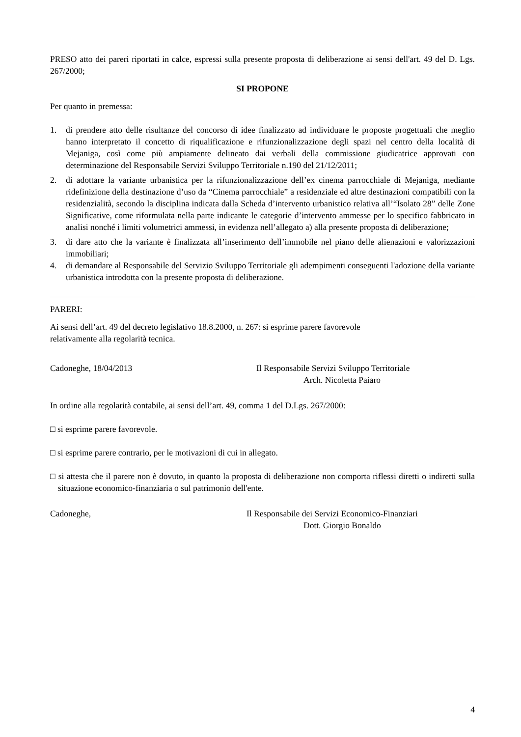PRESO atto dei pareri riportati in calce, espressi sulla presente proposta di deliberazione ai sensi dell'art. 49 del D. Lgs. 267/2000;
SI PROPONE
Per quanto in premessa:
1. di prendere atto delle risultanze del concorso di idee finalizzato ad individuare le proposte progettuali che meglio hanno interpretato il concetto di riqualificazione e rifunzionalizzazione degli spazi nel centro della località di Mejaniga, così come più ampiamente delineato dai verbali della commissione giudicatrice approvati con determinazione del Responsabile Servizi Sviluppo Territoriale n.190 del 21/12/2011;
2. di adottare la variante urbanistica per la rifunzionalizzazione dell’ex cinema parrocchiale di Mejaniga, mediante ridefinizione della destinazione d’uso da “Cinema parrocchiale” a residenziale ed altre destinazioni compatibili con la residenzialità, secondo la disciplina indicata dalla Scheda d’intervento urbanistico relativa all’“Isolato 28” delle Zone Significative, come riformulata nella parte indicante le categorie d’intervento ammesse per lo specifico fabbricato in analisi nonché i limiti volumetrici ammessi, in evidenza nell’allegato a) alla presente proposta di deliberazione;
3. di dare atto che la variante è finalizzata all’inserimento dell’immobile nel piano delle alienazioni e valorizzazioni immobiliari;
4. di demandare al Responsabile del Servizio Sviluppo Territoriale gli adempimenti conseguenti l'adozione della variante urbanistica introdotta con la presente proposta di deliberazione.
PARERI:
Ai sensi dell’art. 49 del decreto legislativo 18.8.2000, n. 267: si esprime parere favorevole
relativamente alla regolarità tecnica.
Cadoneghe, 18/04/2013 Il Responsabile Servizi Sviluppo Territoriale
Arch. Nicoletta Paiaro
In ordine alla regolarità contabile, ai sensi dell’art. 49, comma 1 del D.Lgs. 267/2000:
□ si esprime parere favorevole.
□ si esprime parere contrario, per le motivazioni di cui in allegato.
□ si attesta che il parere non è dovuto, in quanto la proposta di deliberazione non comporta riflessi diretti o indiretti sulla situazione economico-finanziaria o sul patrimonio dell'ente.
Cadoneghe, Il Responsabile dei Servizi Economico-Finanziari
Dott. Giorgio Bonaldo
4